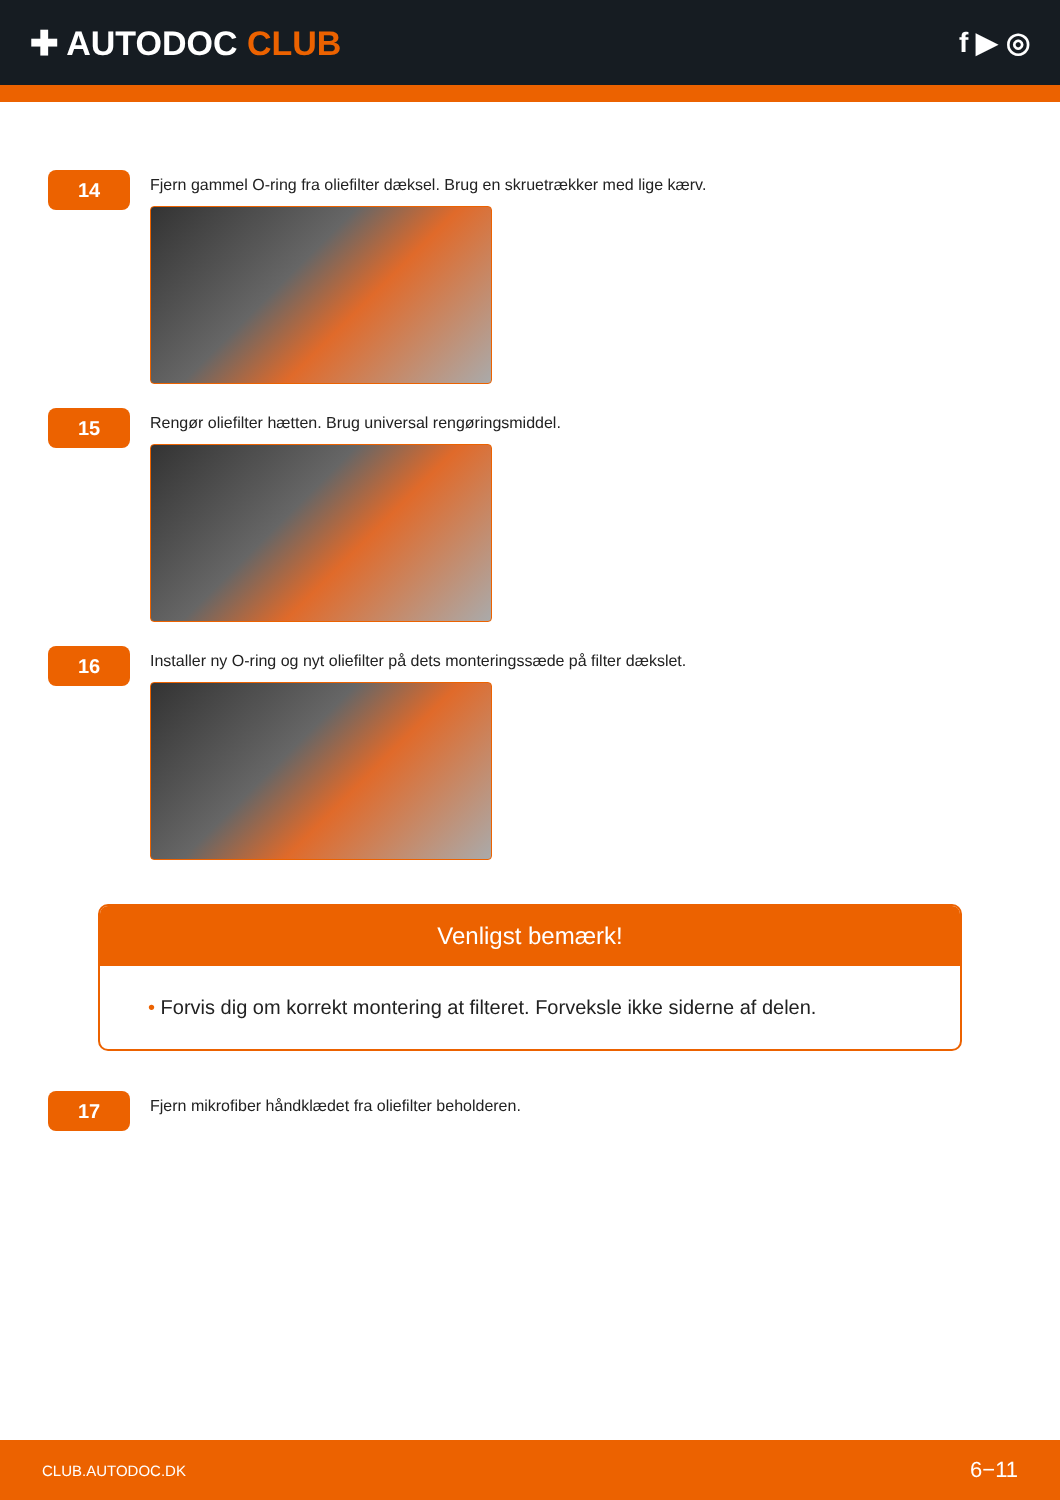✚ AUTODOC CLUB
f ▶ ◎
14
Fjern gammel O-ring fra oliefilter dæksel. Brug en skruetrækker med lige kærv.
15
Rengør oliefilter hætten. Brug universal rengøringsmiddel.
16
Installer ny O-ring og nyt oliefilter på dets monteringssæde på filter dækslet.
Venligst bemærk!
• Forvis dig om korrekt montering at filteret. Forveksle ikke siderne af delen.
17
Fjern mikrofiber håndklædet fra oliefilter beholderen.
CLUB.AUTODOC.DK 6−11